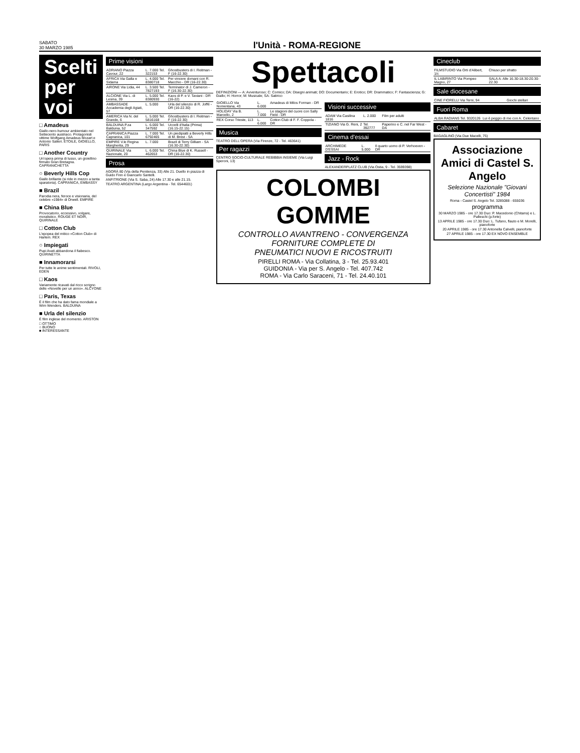SABATO
30 MARZO 1985
l'Unità - ROMA-REGIONE
Scelti per voi
□ Amadeus
Giallo-nero-humour ambientato nel Settecento austriaco. Protagonisti vittime Wolfgang Amadeus Mozart e Antonio Salieri. ETOILE, GIOIELLO, PARIS
□ Another Country
Un'opera prima di lusso, un gioiellino firmato Gran Bretagna. CAPRANICHETTA
○ Beverly Hills Cop
Giallo brillante (si ride in mezzo a tanta sparatoria). CAPRANICA, EMBASSY
■ Brazil
Parodia nera, feroce e visionaria, del celebre «1984» di Orwell. EMPIRE
■ China Blue
Provocatorio, eccessivo, volgare, moralistico. ROUGE ET NOIR, QUIRINALE
□ Cotton Club
L'epopea del mitico «Cotton Club» di Harlem. REX
○ Impiegati
Pupi Avati abbandona il fiabesco. QUIRINETTA
■ Innamorarsi
Per tutte le anime sentimentali. RIVOLI, EDEN
□ Kaos
Variamente ricavati dal ricco scrigno delle «Novelle per un anno». ALCYONE
□ Paris, Texas
È il film che ha dato fama mondiale a Wim Wenders. BALDUINA
■ Urla del silenzio
È film inglese del momento. ARISTON
□ OTTIMO
○ BUONO
■ INTERESSANTE
Prime visioni
| ADRIANO Piazza Cavour, 22 | L. 7.000 Tel. 322153 | Ghostbusters di I. Reitman - F (16-22.30) |
| AFRICA Via Galla e Sidama | L. 4.000 Tel. 8380718 | Per vincere domani con R. Macchio - DR (16-22.30) |
| AIRONE Via Lidia, 44 | L. 3.500 Tel. 7827193 | Terminator di J. Cameron - F (16.30-22.30) |
| ALCIONE Via L. di Lesina, 39 | L. 5.000 Tel. 8380930 | Kaos di P. e V. Taviani - DR (16-22) |
| AMBASSADE Accademia degli Agiati, 57 | L. 5.000 | Urla del silenzio di R. Joffé - DR (16-22.30) |
| AMERICA Via N. del Grande, 6 | L. 5.000 Tel. 5816168 | Ghostbusters di I. Reitman - F (16-22.30) |
| BALDUINA P.za Balduina, 52 | L. 6.000 Tel. 347592 | Uccelli d'Italia (Prima) (16.15-22.15) |
| CAPRANICA Piazza Capranica, 101 | L. 7.000 Tel. 6792465 | Un piedipiatti a Beverly Hills di M. Brest - SA |
| EMPIRE V.le Regina Margherita, 29 | L. 7.000 | Brazil di Terry Gilliam - SA (16.30-22.30) |
| QUIRINALE Via Nazionale, 20 | L. 6.000 Tel. 462653 | China Blue di K. Russell - DR (16-22.30) |
Prosa
AGORÀ 80 (Via della Penitenza, 33) Alle 21. Duello in piazza di Guido Finn e Giancarlo Santelli.
ANFITRIONE (Via S. Saba, 24) Alle 17.30 e alle 21.15.
TEATRO ARGENTINA (Largo Argentina - Tel. 6544601)
Spettacoli
DEFINIZIONI — A: Avventuroso; C: Comico; DA: Disegni animati; DO: Documentario; E: Erotico; DR: Drammatico; F: Fantascienza; G: Giallo; H: Horror; M: Musicale; SA: Satirico
| GIOIELLO Via Nomentana, 43 | L. 6.000 | Amadeus di Milos Forman - DR |
| HOLIDAY Via B. Marcello, 2 | L. 7.000 | Le stagioni del cuore con Sally Field - DR |
| REX Corso Trieste, 113 | L. 6.000 | Cotton Club di F. F. Coppola - DR |
Musica
TEATRO DELL'OPERA (Via Firenze, 72 - Tel. 463641)
Per ragazzi
CENTRO SOCIO-CULTURALE REBIBBIA INSIEME (Via Luigi Speroni, 13)
Visioni successive
| ADAM Via Casilina 1816 | L. 2.000 | Film per adulti |
| TIZIANO Via G. Reni, 2 | Tel. 392777 | Paperino e C. nel Far West - DA |
Cinema d'essai
| ARCHIMEDE D'ESSAI | L. 5.000 | Il quarto uomo di P. Verhoeven - DR |
Jazz - Rock
ALEXANDERPLATZ CLUB (Via Ostia, 9 - Tel. 3599398)
COLOMBI GOMME
CONTROLLO AVANTRENO - CONVERGENZA
FORNITURE COMPLETE DI
PNEUMATICI NUOVI E RICOSTRUITI
PIRELLI ROMA - Via Collatina, 3 - Tel. 25.93.401
GUIDONIA - Via per S. Angelo - Tel. 407.742
ROMA - Via Carlo Saraceni, 71 - Tel. 24.40.101
Cineclub
| FILMSTUDIO Via Orti d'Alibert, 1/c | Chiuso per sfratto |
| IL LABIRINTO Via Pompeo Magno, 27 | SALA A: Alle 16.30-18.30-20.30-22.30 |
Sale diocesane
| CINE FIORELLI Via Terni, 94 | Giochi stellari |
Fuori Roma
| ALBA RADIANS Tel. 9320126 | Lui è peggio di me con A. Celentano |
Cabaret
BAGAGLINO (Via Due Macelli, 75)
Associazione Amici di Castel S. Angelo
Selezione Nazionale "Giovani Concertisti" 1984
Roma - Castel S. Angelo Tel. 3285088 - 655036
programma
30 MARZO 1985 - ore 17.30 Duo: P. Macedonio (Chitarra) e L. Palleschi (p.forte)
13 APRILE 1985 - ore 17.30 Duo: L. Tufano, flauto e M. Morelli, pianoforte
20 APRILE 1985 - ore 17.30 Antonella Calvelli, pianoforte
27 APRILE 1985 - ore 17.30 EX NOVO ENSEMBLE